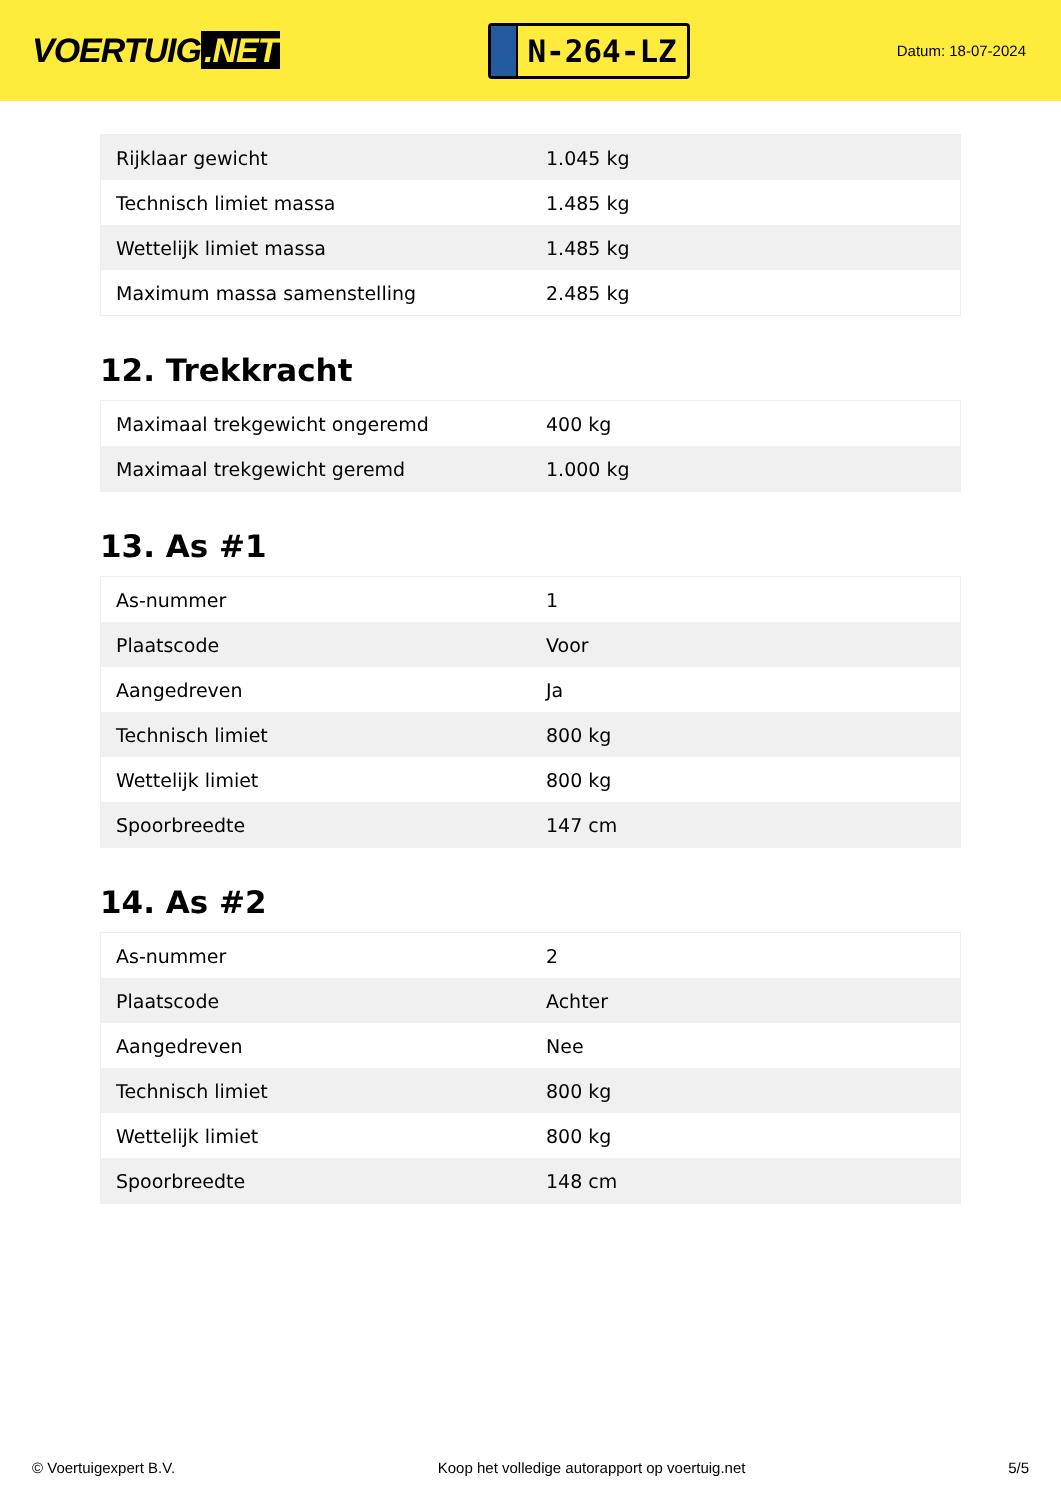VOERTUIG.NET
N-264-LZ
Datum: 18-07-2024
| Rijklaar gewicht | 1.045 kg |
| Technisch limiet massa | 1.485 kg |
| Wettelijk limiet massa | 1.485 kg |
| Maximum massa samenstelling | 2.485 kg |
12. Trekkracht
| Maximaal trekgewicht ongeremd | 400 kg |
| Maximaal trekgewicht geremd | 1.000 kg |
13. As #1
| As-nummer | 1 |
| Plaatscode | Voor |
| Aangedreven | Ja |
| Technisch limiet | 800 kg |
| Wettelijk limiet | 800 kg |
| Spoorbreedte | 147 cm |
14. As #2
| As-nummer | 2 |
| Plaatscode | Achter |
| Aangedreven | Nee |
| Technisch limiet | 800 kg |
| Wettelijk limiet | 800 kg |
| Spoorbreedte | 148 cm |
© Voertuigexpert B.V. Koop het volledige autorapport op voertuig.net 5/5